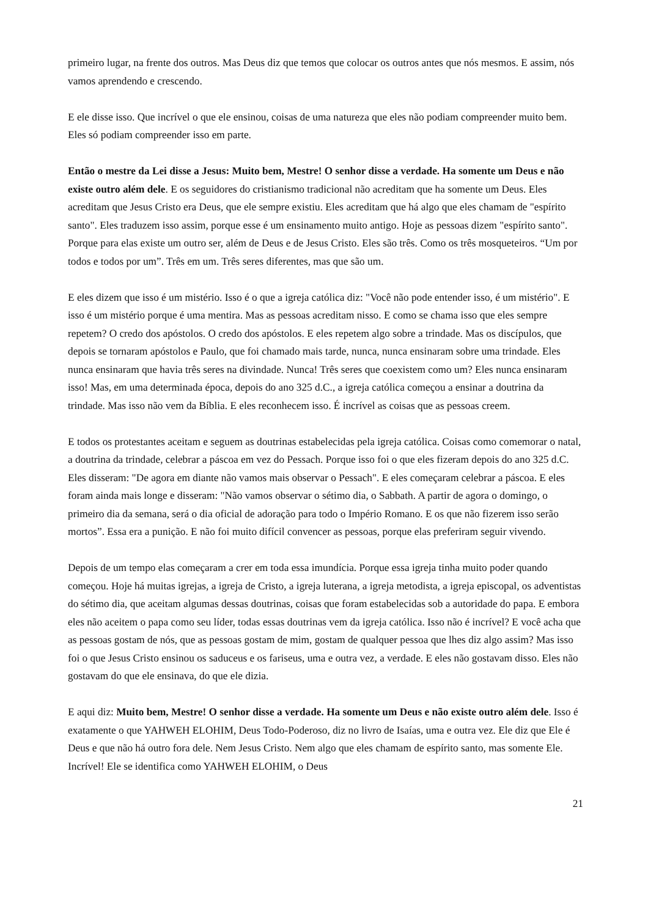primeiro lugar, na frente dos outros. Mas Deus diz que temos que colocar os outros antes que nós mesmos. E assim, nós vamos aprendendo e crescendo.
E ele disse isso. Que incrível o que ele ensinou, coisas de uma natureza que eles não podiam compreender muito bem. Eles só podiam compreender isso em parte.
Então o mestre da Lei disse a Jesus: Muito bem, Mestre! O senhor disse a verdade. Ha somente um Deus e não existe outro além dele. E os seguidores do cristianismo tradicional não acreditam que ha somente um Deus. Eles acreditam que Jesus Cristo era Deus, que ele sempre existiu. Eles acreditam que há algo que eles chamam de "espírito santo". Eles traduzem isso assim, porque esse é um ensinamento muito antigo. Hoje as pessoas dizem "espírito santo". Porque para elas existe um outro ser, além de Deus e de Jesus Cristo. Eles são três. Como os três mosqueteiros. “Um por todos e todos por um”. Três em um. Três seres diferentes, mas que são um.
E eles dizem que isso é um mistério. Isso é o que a igreja católica diz: "Você não pode entender isso, é um mistério". E isso é um mistério porque é uma mentira. Mas as pessoas acreditam nisso. E como se chama isso que eles sempre repetem? O credo dos apóstolos. O credo dos apóstolos. E eles repetem algo sobre a trindade. Mas os discípulos, que depois se tornaram apóstolos e Paulo, que foi chamado mais tarde, nunca, nunca ensinaram sobre uma trindade. Eles nunca ensinaram que havia três seres na divindade. Nunca! Três seres que coexistem como um? Eles nunca ensinaram isso! Mas, em uma determinada época, depois do ano 325 d.C., a igreja católica começou a ensinar a doutrina da trindade. Mas isso não vem da Bíblia. E eles reconhecem isso. É incrível as coisas que as pessoas creem.
E todos os protestantes aceitam e seguem as doutrinas estabelecidas pela igreja católica. Coisas como comemorar o natal, a doutrina da trindade, celebrar a páscoa em vez do Pessach. Porque isso foi o que eles fizeram depois do ano 325 d.C. Eles disseram: "De agora em diante não vamos mais observar o Pessach". E eles começaram celebrar a páscoa. E eles foram ainda mais longe e disseram: "Não vamos observar o sétimo dia, o Sabbath. A partir de agora o domingo, o primeiro dia da semana, será o dia oficial de adoração para todo o Império Romano. E os que não fizerem isso serão mortos”. Essa era a punição. E não foi muito difícil convencer as pessoas, porque elas preferiram seguir vivendo.
Depois de um tempo elas começaram a crer em toda essa imundícia. Porque essa igreja tinha muito poder quando começou. Hoje há muitas igrejas, a igreja de Cristo, a igreja luterana, a igreja metodista, a igreja episcopal, os adventistas do sétimo dia, que aceitam algumas dessas doutrinas, coisas que foram estabelecidas sob a autoridade do papa. E embora eles não aceitem o papa como seu líder, todas essas doutrinas vem da igreja católica. Isso não é incrível? E você acha que as pessoas gostam de nós, que as pessoas gostam de mim, gostam de qualquer pessoa que lhes diz algo assim? Mas isso foi o que Jesus Cristo ensinou os saduceus e os fariseus, uma e outra vez, a verdade. E eles não gostavam disso. Eles não gostavam do que ele ensinava, do que ele dizia.
E aqui diz: Muito bem, Mestre! O senhor disse a verdade. Ha somente um Deus e não existe outro além dele. Isso é exatamente o que YAHWEH ELOHIM, Deus Todo-Poderoso, diz no livro de Isaías, uma e outra vez. Ele diz que Ele é Deus e que não há outro fora dele. Nem Jesus Cristo. Nem algo que eles chamam de espírito santo, mas somente Ele. Incrível! Ele se identifica como YAHWEH ELOHIM, o Deus
21